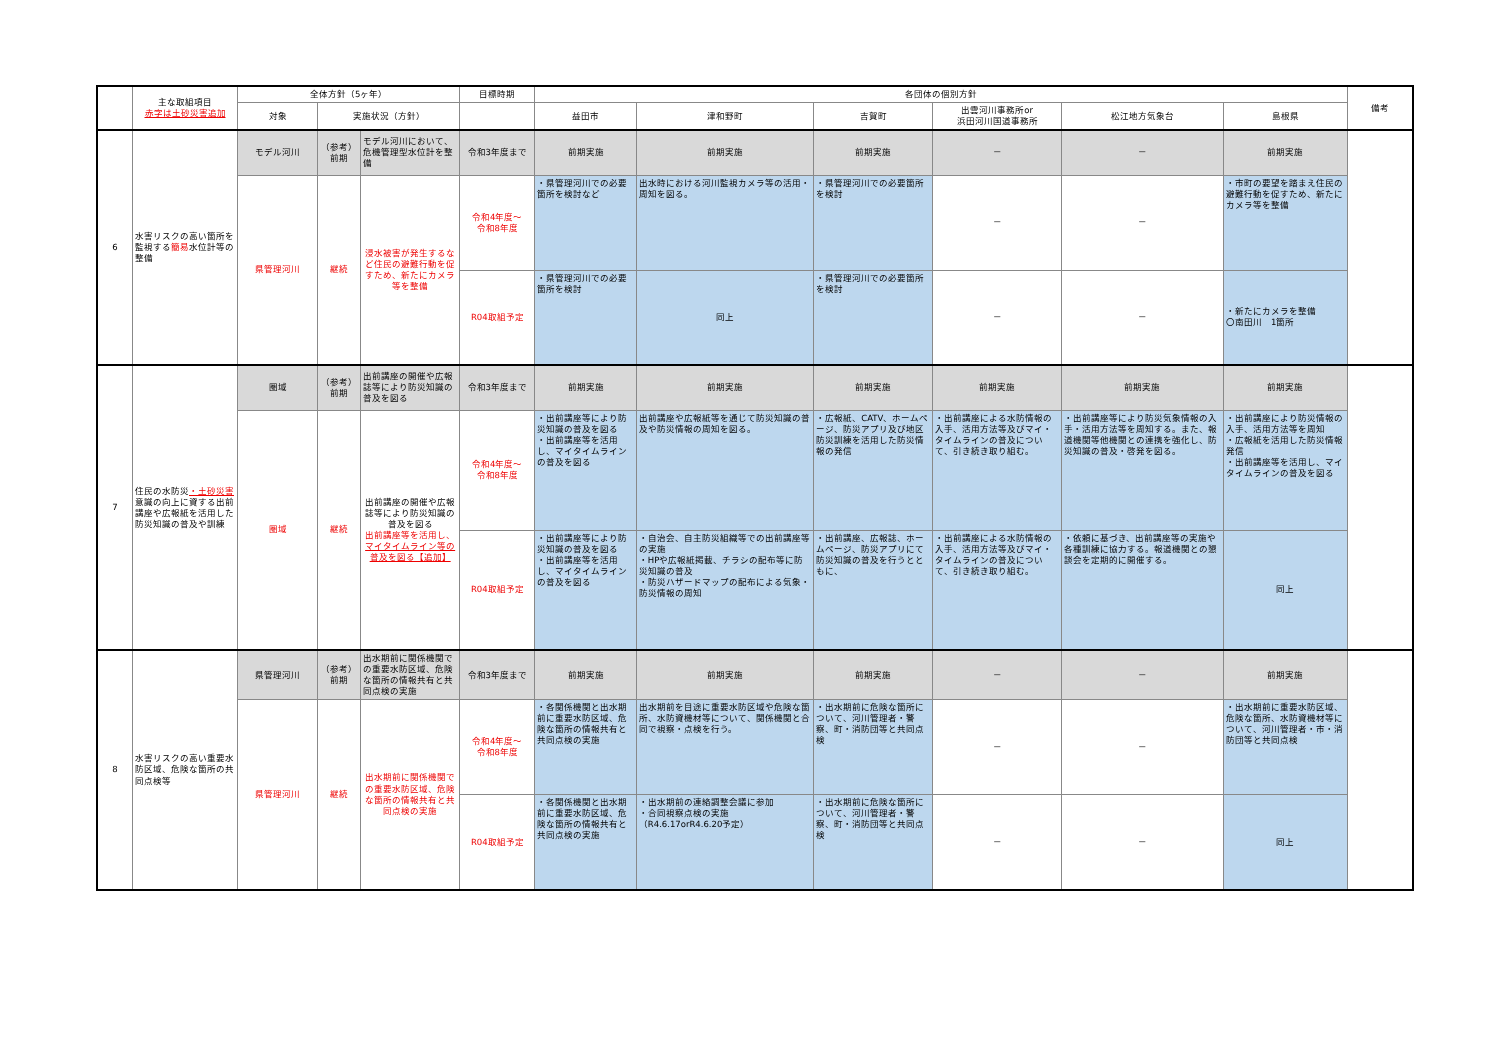| | 主な取組項目 赤字は土砂災害追加 | 全体方針（5ヶ年） | | | 目標時期 | 各団体の個別方針 | | | | | | 備考 |
| --- | --- | --- | --- | --- | --- | --- | --- | --- | --- | --- | --- | --- |
| | | 対象 | 実施状況（方針） | | | 益田市 | 津和野町 | 吉賀町 | 出雲河川事務所or 浜田河川国道事務所 | 松江地方気象台 | 島根県 | |
| 6 | 水害リスクの高い箇所を監視する 簡易 水位計等の整備 | モデル河川 | （参考） 前期 | モデル河川において、危機管理型水位計を整備 | 令和3年度まで | 前期実施 | 前期実施 | 前期実施 | － | － | 前期実施 | |
| | | 県管理河川 | 継続 | 浸水被害が発生するなど住民の避難行動を促すため、新たにカメラ等を整備 | 令和4年度～ 令和8年度 | ・県管理河川での必要箇所を検討など | 出水時における河川監視カメラ等の活用・周知を図る。 | ・県管理河川での必要箇所を検討 | － | － | ・市町の要望を踏まえ住民の避難行動を促すため、新たにカメラ等を整備 | |
| | | | | | R04取組予定 | ・県管理河川での必要箇所を検討 | 同上 | ・県管理河川での必要箇所を検討 | － | － | ・新たにカメラを整備 〇南田川 1箇所 | |
| 7 | 住民の水防災 ・土砂災害 意識の向上に資する出前講座や広報紙を活用した防災知識の普及や訓練 | 圏域 | （参考） 前期 | 出前講座の開催や広報誌等により防災知識の普及を図る | 令和3年度まで | 前期実施 | 前期実施 | 前期実施 | 前期実施 | 前期実施 | 前期実施 | |
| | | 圏域 | 継続 | 出前講座の開催や広報誌等により防災知識の普及を図る 出前講座等を活用し、 マイタイムライン等の普及を図る【追加】 | 令和4年度～ 令和8年度 | ・出前講座等により防災知識の普及を図る ・出前講座等を活用し、マイタイムラインの普及を図る | 出前講座や広報紙等を通じて防災知識の普及や防災情報の周知を図る。 | ・広報紙、CATV、ホームページ、防災アプリ及び地区防災訓練を活用した防災情報の発信 | ・出前講座による水防情報の入手、活用方法等及びマイ・タイムラインの普及について、引き続き取り組む。 | ・出前講座等により防災気象情報の入手・活用方法等を周知する。また、報道機関等他機関との連携を強化し、防災知識の普及・啓発を図る。 | ・出前講座により防災情報の入手、活用方法等を周知 ・広報紙を活用した防災情報発信 ・出前講座等を活用し、マイタイムラインの普及を図る | |
| | | | | | R04取組予定 | ・出前講座等により防災知識の普及を図る ・出前講座等を活用し、マイタイムラインの普及を図る | ・自治会、自主防災組織等での出前講座等の実施 ・HPや広報紙掲載、チラシの配布等に防災知識の普及 ・防災ハザードマップの配布による気象・防災情報の周知 | ・出前講座、広報誌、ホームページ、防災アプリにて防災知識の普及を行うとともに、 | ・出前講座による水防情報の入手、活用方法等及びマイ・タイムラインの普及について、引き続き取り組む。 | ・依頼に基づき、出前講座等の実施や各種訓練に協力する。報道機関との懇談会を定期的に開催する。 | 同上 | |
| 8 | 水害リスクの高い重要水防区域、危険な箇所の共同点検等 | 県管理河川 | （参考） 前期 | 出水期前に関係機関での重要水防区域、危険な箇所の情報共有と共同点検の実施 | 令和3年度まで | 前期実施 | 前期実施 | 前期実施 | － | － | 前期実施 | |
| | | 県管理河川 | 継続 | 出水期前に関係機関での重要水防区域、危険な箇所の情報共有と共同点検の実施 | 令和4年度～ 令和8年度 | ・各関係機関と出水期前に重要水防区域、危険な箇所の情報共有と共同点検の実施 | 出水期前を目途に重要水防区域や危険な箇所、水防資機材等について、関係機関と合同で視察・点検を行う。 | ・出水期前に危険な箇所について、河川管理者・警察、町・消防団等と共同点検 | － | － | ・出水期前に重要水防区域、危険な箇所、水防資機材等について、河川管理者・市・消防団等と共同点検 | |
| | | | | | R04取組予定 | ・各関係機関と出水期前に重要水防区域、危険な箇所の情報共有と共同点検の実施 | ・出水期前の連絡調整会議に参加 ・合同視察点検の実施（R4.6.17orR4.6.20予定） | ・出水期前に危険な箇所について、河川管理者・警察、町・消防団等と共同点検 | － | － | 同上 | |